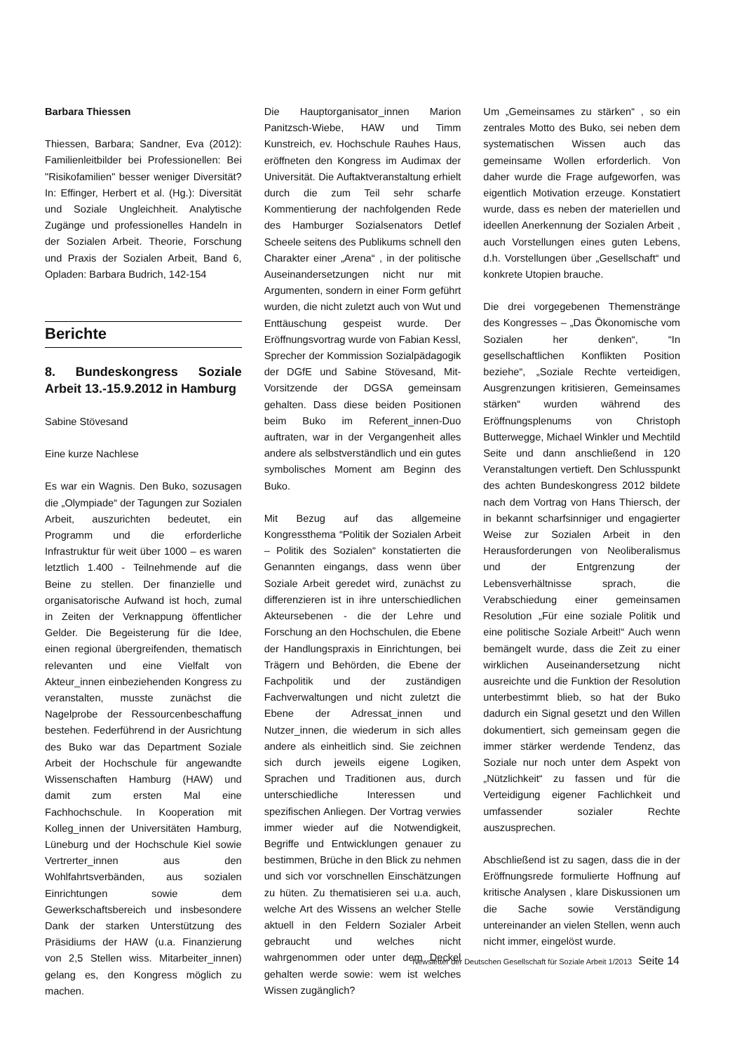Barbara Thiessen
Thiessen, Barbara; Sandner, Eva (2012): Familienleitbilder bei Professionellen: Bei "Risikofamilien" besser weniger Diversität? In: Effinger, Herbert et al. (Hg.): Diversität und Soziale Ungleichheit. Analytische Zugänge und professionelles Handeln in der Sozialen Arbeit. Theorie, Forschung und Praxis der Sozialen Arbeit, Band 6, Opladen: Barbara Budrich, 142-154
Berichte
8. Bundeskongress Soziale Arbeit 13.-15.9.2012 in Hamburg
Sabine Stövesand
Eine kurze Nachlese
Es war ein Wagnis. Den Buko, sozusagen die „Olympiade“ der Tagungen zur Sozialen Arbeit, auszurichten bedeutet, ein Programm und die erforderliche Infrastruktur für weit über 1000 – es waren letztlich 1.400 - Teilnehmende auf die Beine zu stellen. Der finanzielle und organisatorische Aufwand ist hoch, zumal in Zeiten der Verknappung öffentlicher Gelder. Die Begeisterung für die Idee, einen regional übergreifenden, thematisch relevanten und eine Vielfalt von Akteur_innen einbeziehenden Kongress zu veranstalten, musste zunächst die Nagelprobe der Ressourcenbeschaffung bestehen. Federführend in der Ausrichtung des Buko war das Department Soziale Arbeit der Hochschule für angewandte Wissenschaften Hamburg (HAW) und damit zum ersten Mal eine Fachhochschule. In Kooperation mit Kolleg_innen der Universitäten Hamburg, Lüneburg und der Hochschule Kiel sowie Vertrerter_innen aus den Wohlfahrtsverbänden, aus sozialen Einrichtungen sowie dem Gewerkschaftsbereich und insbesondere Dank der starken Unterstützung des Präsidiums der HAW (u.a. Finanzierung von 2,5 Stellen wiss. Mitarbeiter_innen) gelang es, den Kongress möglich zu machen.
Die Hauptorganisator_innen Marion Panitzsch-Wiebe, HAW und Timm Kunstreich, ev. Hochschule Rauhes Haus, eröffneten den Kongress im Audimax der Universität. Die Auftaktveranstaltung erhielt durch die zum Teil sehr scharfe Kommentierung der nachfolgenden Rede des Hamburger Sozialsenators Detlef Scheele seitens des Publikums schnell den Charakter einer „Arena“ , in der politische Auseinandersetzungen nicht nur mit Argumenten, sondern in einer Form geführt wurden, die nicht zuletzt auch von Wut und Enttäuschung gespeist wurde. Der Eröffnungsvortrag wurde von Fabian Kessl, Sprecher der Kommission Sozialpädagogik der DGfE und Sabine Stövesand, Mit-Vorsitzende der DGSA gemeinsam gehalten. Dass diese beiden Positionen beim Buko im Referent_innen-Duo auftraten, war in der Vergangenheit alles andere als selbstverständlich und ein gutes symbolisches Moment am Beginn des Buko.
Mit Bezug auf das allgemeine Kongressthema “Politik der Sozialen Arbeit – Politik des Sozialen“ konstatierten die Genannten eingangs, dass wenn über Soziale Arbeit geredet wird, zunächst zu differenzieren ist in ihre unterschiedlichen Akteursebenen - die der Lehre und Forschung an den Hochschulen, die Ebene der Handlungspraxis in Einrichtungen, bei Trägern und Behörden, die Ebene der Fachpolitik und der zuständigen Fachverwaltungen und nicht zuletzt die Ebene der Adressat_innen und Nutzer_innen, die wiederum in sich alles andere als einheitlich sind. Sie zeichnen sich durch jeweils eigene Logiken, Sprachen und Traditionen aus, durch unterschiedliche Interessen und spezifischen Anliegen. Der Vortrag verwies immer wieder auf die Notwendigkeit, Begriffe und Entwicklungen genauer zu bestimmen, Brüche in den Blick zu nehmen und sich vor vorschnellen Einschätzungen zu hüten. Zu thematisieren sei u.a. auch, welche Art des Wissens an welcher Stelle aktuell in den Feldern Sozialer Arbeit gebraucht und welches nicht wahrgenommen oder unter dem Deckel gehalten werde sowie: wem ist welches Wissen zugänglich?
Um „Gemeinsames zu stärken“ , so ein zentrales Motto des Buko, sei neben dem systematischen Wissen auch das gemeinsame Wollen erforderlich. Von daher wurde die Frage aufgeworfen, was eigentlich Motivation erzeuge. Konstatiert wurde, dass es neben der materiellen und ideellen Anerkennung der Sozialen Arbeit , auch Vorstellungen eines guten Lebens, d.h. Vorstellungen über „Gesellschaft“ und konkrete Utopien brauche.
Die drei vorgegebenen Themenstränge des Kongresses – „Das Ökonomische vom Sozialen her denken“, “In gesellschaftlichen Konflikten Position beziehe“, „Soziale Rechte verteidigen, Ausgrenzungen kritisieren, Gemeinsames stärken“ wurden während des Eröffnungsplenums von Christoph Butterwegge, Michael Winkler und Mechtild Seite und dann anschließend in 120 Veranstaltungen vertieft. Den Schlusspunkt des achten Bundeskongress 2012 bildete nach dem Vortrag von Hans Thiersch, der in bekannt scharfsinniger und engagierter Weise zur Sozialen Arbeit in den Herausforderungen von Neoliberalismus und der Entgrenzung der Lebensverhältnisse sprach, die Verabschiedung einer gemeinsamen Resolution „Für eine soziale Politik und eine politische Soziale Arbeit!“ Auch wenn bemängelt wurde, dass die Zeit zu einer wirklichen Auseinandersetzung nicht ausreichte und die Funktion der Resolution unterbestimmt blieb, so hat der Buko dadurch ein Signal gesetzt und den Willen dokumentiert, sich gemeinsam gegen die immer stärker werdende Tendenz, das Soziale nur noch unter dem Aspekt von „Nützlichkeit“ zu fassen und für die Verteidigung eigener Fachlichkeit und umfassender sozialer Rechte auszusprechen.
Abschließend ist zu sagen, dass die in der Eröffnungsrede formulierte Hoffnung auf kritische Analysen , klare Diskussionen um die Sache sowie Verständigung untereinander an vielen Stellen, wenn auch nicht immer, eingelöst wurde.
Newsletter der Deutschen Gesellschaft für Soziale Arbeit 1/2013 Seite 14